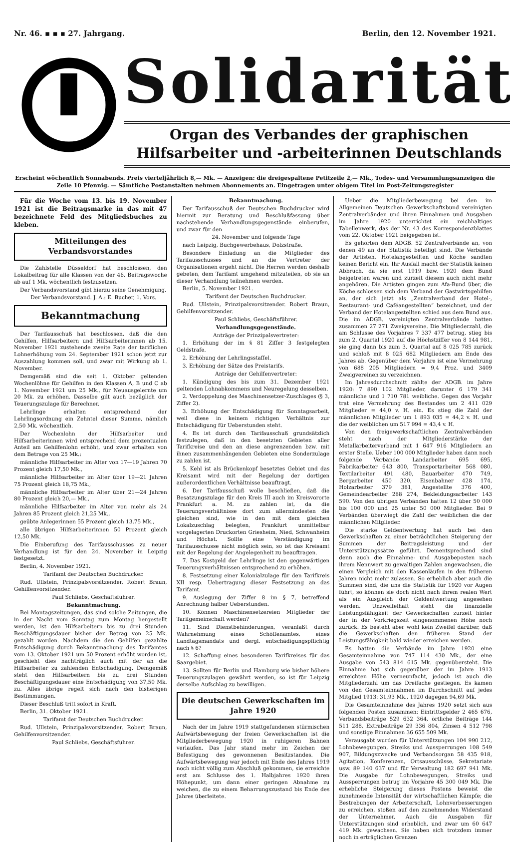Nr. 46. ▪ ▪ ▪ 27. Jahrgang. Berlin, den 12. November 1921.
Solidarität
Organ des Verbandes der graphischen Hilfsarbeiter und -arbeiterinnen Deutschlands
Erscheint wöchentlich Sonnabends. Preis vierteljährlich 8,— Mk. — Anzeigen: die dreigespaltene Petitzeile 2,— Mk., Todes- und Versammlungsanzeigen die Zeile 10 Pfennig. — Sämtliche Postanstalten nehmen Abonnements an. Eingetragen unter obigem Titel im Post-Zeitungsregister
Für die Woche vom 13. bis 19. November 1921 ist die Beitragsmarke in das mit 47 bezeichnete Feld des Mitgliedsbuches zu kleben.
Mitteilungen des Verbandsvorstandes
Die Zahlstelle Düsseldorf hat beschlossen, den Lokalbeitrag für alle Klassen von der 46. Beitragswoche ab auf 1 Mk. wöchentlich festzusetzen.
Der Verbandsvorstand gibt hierzu seine Genehmigung.
Der Verbandsvorstand. J. A.: E. Bucher, 1. Vors.
Bekanntmachung
Der Tarifausschuß hat beschlossen, daß die den Gehilfen, Hilfsarbeitern und Hilfsarbeiterinnen ab 15. November 1921 zustehende zweite Rate der tariflichen Lohnerhöhung vom 24. September 1921 schon jetzt zur Auszahlung kommen soll, und zwar mit Wirkung ab 1. November.
Demgemäß sind die seit 1. Oktober geltenden Wochenlöhne für Gehilfen in den Klassen A, B und C ab 1. November 1921 um 25 Mk., für Neuausgelernte um 20 Mk. zu erhöhen. Dasselbe gilt auch bezüglich der Teuerungszulage für Berechner.
Lehrlinge erhalten entsprechend der Lehrlingsordnung ein Zehntel dieser Summe, nämlich 2,50 Mk. wöchentlich.
Der Wochenlohn der Hilfsarbeiter und Hilfsarbeiterinnen wird entsprechend dem prozentualen Anteil am Gehilfenlohn erhöht, und zwar erhalten von dem Betrage von 25 Mk.:
männliche Hilfsarbeiter im Alter von 17—19 Jahren 70 Prozent gleich 17,50 Mk.,
männliche Hilfsarbeiter im Alter über 19—21 Jahren 75 Prozent gleich 18,75 Mk.,
männliche Hilfsarbeiter im Alter über 21—24 Jahren 80 Prozent gleich 20,— Mk.,
männliche Hilfsarbeiter im Alter von mehr als 24 Jahren 85 Prozent gleich 21,25 Mk.,
geübte Anlegerinnen 55 Prozent gleich 13,75 Mk.,
alle übrigen Hilfsarbeiterinnen 50 Prozent gleich 12,50 Mk.
Die Einberufung des Tarifausschusses zu neuer Verhandlung ist für den 24. November in Leipzig festgesetzt.
Berlin, 4. November 1921.
Tarifamt der Deutschen Buchdrucker.
Rud. Ullstein, Prinzipalsvorsitzender. Robert Braun, Gehilfenvorsitzender.
Paul Schliebs, Geschäftsführer.
Bekanntmachung.
Bei Montagszeitungen, das sind solche Zeitungen, die in der Nacht vom Sonntag zum Montag hergestellt werden, ist den Hilfsarbeitern bis zu drei Stunden Beschäftigungsdauer bisher der Betrag von 25 Mk. gezahlt worden. Nachdem die den Gehilfen gezahlte Entschädigung durch Bekanntmachung des Tarifamtes vom 13. Oktober 1921 um 50 Prozent erhöht worden ist, geschieht dies nachträglich auch mit der an die Hilfsarbeiter zu zahlenden Entschädigung. Demgemäß steht den Hilfsarbeitern bis zu drei Stunden Beschäftigungsdauer eine Entschädigung von 37,50 Mk. zu. Alles übrige regelt sich nach den bisherigen Bestimmungen.
Dieser Beschluß tritt sofort in Kraft.
Berlin, 31. Oktober 1921.
Tarifamt der Deutschen Buchdrucker.
Rud. Ullstein, Prinzipalsvorsitzender. Robert Braun, Gehilfenvorsitzender.
Paul Schliebs, Geschäftsführer.
Bekanntmachung.
Der Tarifausschuß der Deutschen Buchdrucker wird hiermit zur Beratung und Beschlußfassung über nachstehende Verhandlungsgegenstände einberufen, und zwar für den
24. November und folgende Tage
nach Leipzig, Buchgewerbehaus, Dolzstraße.
Besondere Einladung an die Mitglieder des Tarifausschusses und an die Vertreter der Organisationen ergeht nicht. Die Herren werden deshalb gebeten, dem Tarifamt umgehend mitzuteilen, ob sie an dieser Verhandlung teilnehmen werden.
Berlin, 5. November 1921.
Tarifamt der Deutschen Buchdrucker.
Rud. Ullstein, Prinzipalsvorsitzender. Robert Braun, Gehilfenvorsitzender.
Paul Schliebs, Geschäftsführer.
Verhandlungsgegenstände.
Anträge der Prinzipalsvertreter:
1. Erhöhung der im § 81 Ziffer 3 festgelegten Geldstrafe.
2. Erhöhung der Lehrlingsstaffel.
3. Erhöhung der Sätze des Preistarifs.
Anträge der Gehilfenvertreter:
1. Kündigung des bis zum 31. Dezember 1921 geltenden Lohnabkommens und Neuregelung desselben.
2. Verdoppelung des Maschinensetzer-Zuschlages (§ 3, Ziffer 2).
3. Erhöhung der Entschädigung für Sonntagsarbeit, weil diese in keinem richtigen Verhältnis zur Entschädigung für Ueberstunden steht.
4. Es ist durch den Tarifausschuß grundsätzlich festzulegen, daß in den besetzten Gebieten aller Tarifkreise und den an diese angrenzenden bzw. mit ihnen zusammenhängenden Gebieten eine Sonderzulage zu zahlen ist.
5. Kehl ist als Brückenkopf besetztes Gebiet und das Kreisamt wird mit der Regelung der dortigen außerordentlichen Verhältnisse beauftragt.
6. Der Tarifausschuß wolle beschließen, daß die Besatzungszulage für den Kreis III auch im Kreisvororte Frankfurt a. M. zu zahlen ist, da die Teuerungsverhältnisse dort zum allermindesten die gleichen sind, wie in den mit dem gleichen Lokalzuschlag belegten, Frankfurt unmittelbar vorgelagerten Druckorten Griesheim, Nied, Schwanheim und Höchst. Sollte eine Verständigung im Tarifausschusse nicht möglich sein, so ist das Kreisamt mit der Regelung der Angelegenheit zu beauftragen.
7. Das Kostgeld der Lehrlinge ist den gegenwärtigen Teuerungsverhältnissen entsprechend zu erhöhen.
8. Festsetzung einer Kolonialzulage für den Tarifkreis XII resp. Uebertragung dieser Festsetzung an das Tarifamt.
9. Auslegung der Ziffer 8 im § 7, betreffend Anrechnung halber Ueberstunden.
10. Können Maschinensetzereien Mitglieder der Tarifgemeinschaft werden?
11. Sind Dienstbehinderungen, veranlaßt durch Wahrnehmung eines Schöffenamtes, eines Landtagsmandats und dergl. entschädigungspflichtig nach § 6?
12. Schaffung eines besonderen Tarifkreises für das Saargebiet.
13. Sollten für Berlin und Hamburg wie bisher höhere Teuerungszulagen gewährt werden, so ist für Leipzig derselbe Aufschlag zu bewilligen.
Die deutschen Gewerkschaften im Jahre 1920
Nach der im Jahre 1919 stattgefundenen stürmischen Aufwärtsbewegung der freien Gewerkschaften ist die Mitgliederbewegung 1920 in ruhigeren Bahnen verlaufen. Das Jahr stand mehr im Zeichen der Befestigung des gewonnenen Besitzstandes. Die Aufwärtsbewegung war jedoch mit Ende des Jahres 1919 noch nicht völlig zum Abschluß gekommen, sie erreichte erst am Schlusse des 1. Halbjahres 1920 ihren Höhepunkt, um dann einer geringen Abnahme zu weichen, die zu einem Beharrungszustand bis Ende des Jahres überleitete.
Ueber die Mitgliederbewegung bei den im Allgemeinen Deutschen Gewerkschaftsbund vereinigten Zentralverbänden und ihren Einnahmen und Ausgaben im Jahre 1920 unterrichtet ein reichhaltiges Tabellenwerk, das der Nr. 43 des Korrespondenzblattes vom 22. Oktober 1921 beigegeben ist.
Es gehörten dem ADGB. 52 Zentralverbände an, von denen 49 an der Statistik beteiligt sind. Die Verbände der Artisten, Hotelangestellten und Köche sandten keinen Bericht ein. Ihr Ausfall macht der Statistik keinen Abbruch, da sie erst 1919 bzw. 1920 dem Bund beigetreten waren und zurzeit diesem auch nicht mehr angehören. Die Artisten gingen zum Afa-Bund über, die Köche schlossen sich dem Verband der Gastwirtsgehilfen an, der sich jetzt als „Zentralverband der Hotel-, Restaurant- und Caféangestellten“ bezeichnet, und der Verband der Hotelangestellten schied aus dem Bund aus. Die im ADGB. vereinigten Zentralverbände hatten zusammen 27 271 Zweigvereine. Die Mitgliederzahl, die am Schlusse des Vorjahres 7 337 477 betrug, stieg bis zum 2. Quartal 1920 auf die Höchstziffer von 8 144 981, sie ging dann bis zum 3. Quartal auf 8 025 785 zurück und schloß mit 8 025 682 Mitgliedern am Ende des Jahres ab. Gegenüber dem Vorjahre ist eine Vermehrung von 688 205 Mitgliedern = 9,4 Proz. und 3409 Zweigvereinen zu verzeichnen.
Im Jahresdurchschnitt zählte der ADGB. im Jahre 1920: 7 890 102 Mitglieder, darunter 6 179 341 männliche und 1 710 781 weibliche. Gegen das Vorjahr trat eine Vermehrung des Bestandes um 2 411 029 Mitglieder = 44,0 v. H. ein. Es stieg die Zahl der männlichen Mitglieder um 1 893 035 = 44,2 v. H. und die der weiblichen um 517 994 = 43,4 v. H.
Von den freigewerkschaftlichen Zentralverbänden steht nach der Mitgliederstärke der Metallarbeiterverband mit 1 647 916 Mitgliedern an erster Stelle. Ueber 100 000 Mitglieder haben dann noch folgende Verbände: Landarbeiter 695 695, Fabrikarbeiter 643 800, Transportarbeiter 568 080, Textilarbeiter 491 480, Bauarbeiter 470 749, Bergarbeiter 450 320, Eisenbahner 428 174, Holzarbeiter 379 381, Angestellte 376 400, Gemeindearbeiter 288 274, Bekleidungsarbeiter 143 590. Von den übrigen Verbänden hatten 12 über 50 000 bis 100 000 und 25 unter 50 000 Mitglieder. Bei 9 Verbänden überwiegt die Zahl der weiblichen die der männlichen Mitglieder.
Die starke Geldentwertung hat auch bei den Gewerkschaften zu einer beträchtlichen Steigerung der Summen der Beitragsleistung und der Unterstützungssätze geführt. Dementsprechend sind denn auch die Einnahme- und Ausgabeposten nach ihrem Nennwert zu gewaltigen Zahlen angewachsen, die einen Vergleich mit den Kassenläufen in den früheren Jahren nicht mehr zulassen. So erheblich aber auch die Summen sind, die uns die Statistik für 1920 vor Augen führt, so können sie doch nicht nach ihrem realen Wert als ein Ausgleich der Geldentwertung angesehen werden. Unzweifelhaft steht die finanzielle Leistungsfähigkeit der Gewerkschaften zurzeit hinter der in der Vorkriegszeit eingenommenen Höhe noch zurück. Es besteht aber wohl kein Zweifel darüber, daß die Gewerkschaften den früheren Stand der Leistungsfähigkeit bald wieder erreichen werden.
Es hatten die Verbände im Jahre 1920 eine Gesamteinnahme von 747 114 430 Mk., der eine Ausgabe von 543 814 615 Mk. gegenübersteht. Die Einnahme hat sich gegenüber der im Jahre 1913 erreichten Höhe verneunfacht, jedoch ist auch die Mitgliederzahl um das Dreifache gestiegen. Es kamen von den Gesamteinnahmen im Durchschnitt auf jedes Mitglied 1913: 31,93 Mk., 1920 dagegen 94,69 Mk.
Die Gesamteinnahme des Jahres 1920 setzt sich aus folgenden Posten zusammen: Eintrittsgelder 2 465 676, Verbandsbeiträge 529 632 364, örtliche Beiträge 144 511 288, Extrabeiträge 29 336 804, Zinsen 4 512 798 und sonstige Einnahmen 36 655 509 Mk.
Verausgabt wurden für Unterstützungen 104 990 212, Lohnbewegungen, Streiks und Aussperrungen 108 549 907, Bildungszwecke und Verbandsorgan 58 435 918, Agitation, Konferenzen, Ortsausschüsse, Sekretariate usw. 89 140 637 und für Verwaltung 182 697 941 Mk. Die Ausgabe für Lohnbewegungen, Streiks und Aussperrungen betrug im Vorjahre 45 300 049 Mk. Die erhebliche Steigerung dieses Postens beweist die zunehmende Intensität der wirtschaftlichen Kämpfe; die Bestrebungen der Arbeiterschaft, Lohnverbesserungen zu erreichen, stoßen auf den zunehmenden Widerstand der Unternehmer. Auch die Ausgaben für Unterstützungen sind erheblich, und zwar um 60 647 419 Mk. gewachsen. Sie haben sich trotzdem immer noch in erträglichen Grenzen